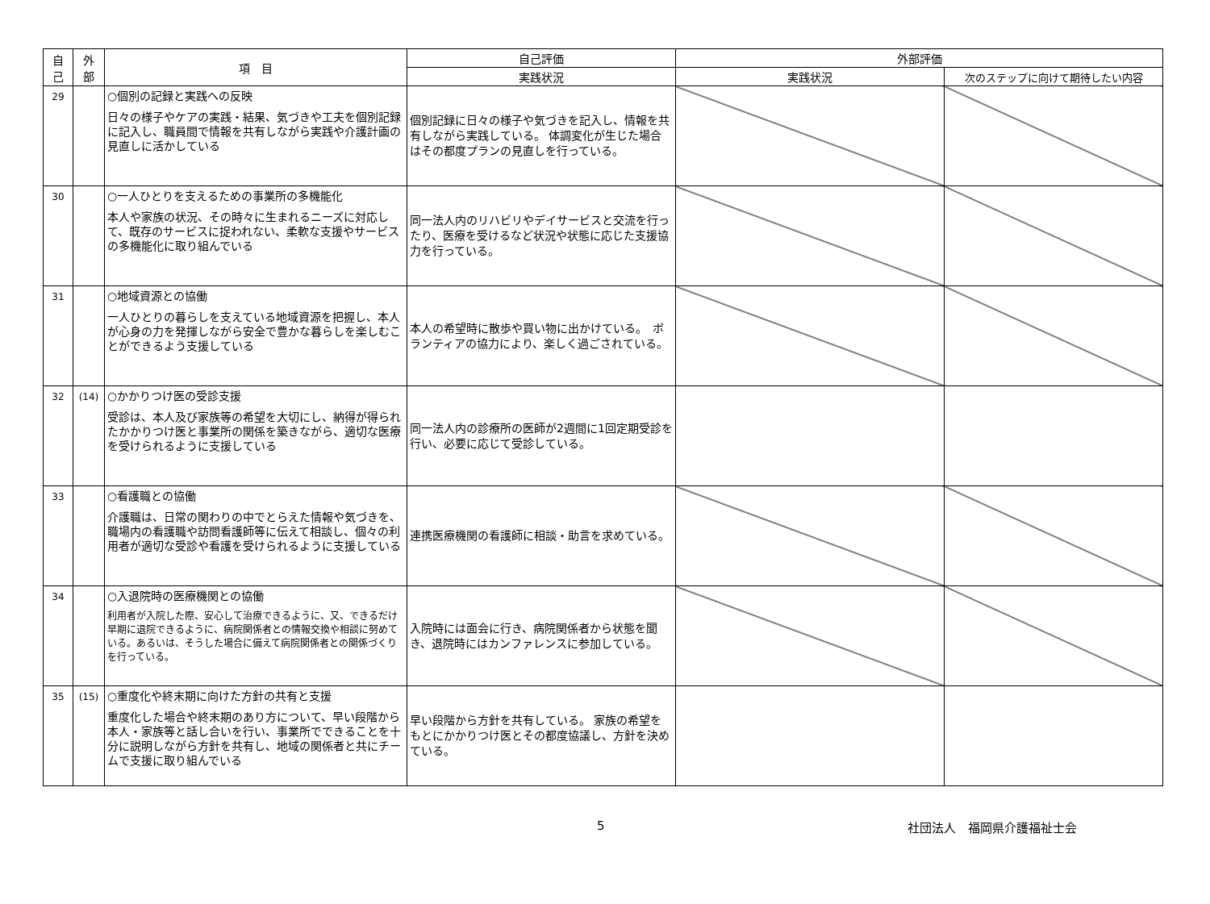| 自 己 | 外 部 | 項 目 | 自己評価 | 外部評価 | |
| --- | --- | --- | --- | --- | --- |
| | | | 実践状況 | 実践状況 | 次のステップに向けて期待したい内容 |
| 29 | | ○個別の記録と実践への反映 日々の様子やケアの実践・結果、気づきや工夫を個別記録に記入し、職員間で情報を共有しながら実践や介護計画の見直しに活かしている | 個別記録に日々の様子や気づきを記入し、情報を共有しながら実践している。 体調変化が生じた場合はその都度プランの見直しを行っている。 | | |
| 30 | | ○一人ひとりを支えるための事業所の多機能化 本人や家族の状況、その時々に生まれるニーズに対応して、既存のサービスに捉われない、柔軟な支援やサービスの多機能化に取り組んでいる | 同一法人内のリハビリやデイサービスと交流を行ったり、医療を受けるなど状況や状態に応じた支援協力を行っている。 | | |
| 31 | | ○地域資源との協働 一人ひとりの暮らしを支えている地域資源を把握し、本人が心身の力を発揮しながら安全で豊かな暮らしを楽しむことができるよう支援している | 本人の希望時に散歩や買い物に出かけている。 ボランティアの協力により、楽しく過ごされている。 | | |
| 32 | (14) | ○かかりつけ医の受診支援 受診は、本人及び家族等の希望を大切にし、納得が得られたかかりつけ医と事業所の関係を築きながら、適切な医療を受けられるように支援している | 同一法人内の診療所の医師が2週間に1回定期受診を行い、必要に応じて受診している。 | | |
| 33 | | ○看護職との協働 介護職は、日常の関わりの中でとらえた情報や気づきを、職場内の看護職や訪問看護師等に伝えて相談し、個々の利用者が適切な受診や看護を受けられるように支援している | 連携医療機関の看護師に相談・助言を求めている。 | | |
| 34 | | ○入退院時の医療機関との協働 利用者が入院した際、安心して治療できるように、又、できるだけ早期に退院できるように、病院関係者との情報交換や相談に努めている。あるいは、そうした場合に備えて病院関係者との関係づくりを行っている。 | 入院時には面会に行き、病院関係者から状態を聞き、退院時にはカンファレンスに参加している。 | | |
| 35 | (15) | ○重度化や終末期に向けた方針の共有と支援 重度化した場合や終末期のあり方について、早い段階から本人・家族等と話し合いを行い、事業所でできることを十分に説明しながら方針を共有し、地域の関係者と共にチームで支援に取り組んでいる | 早い段階から方針を共有している。 家族の希望をもとにかかりつけ医とその都度協議し、方針を決めている。 | | |
5 社団法人　福岡県介護福祉士会